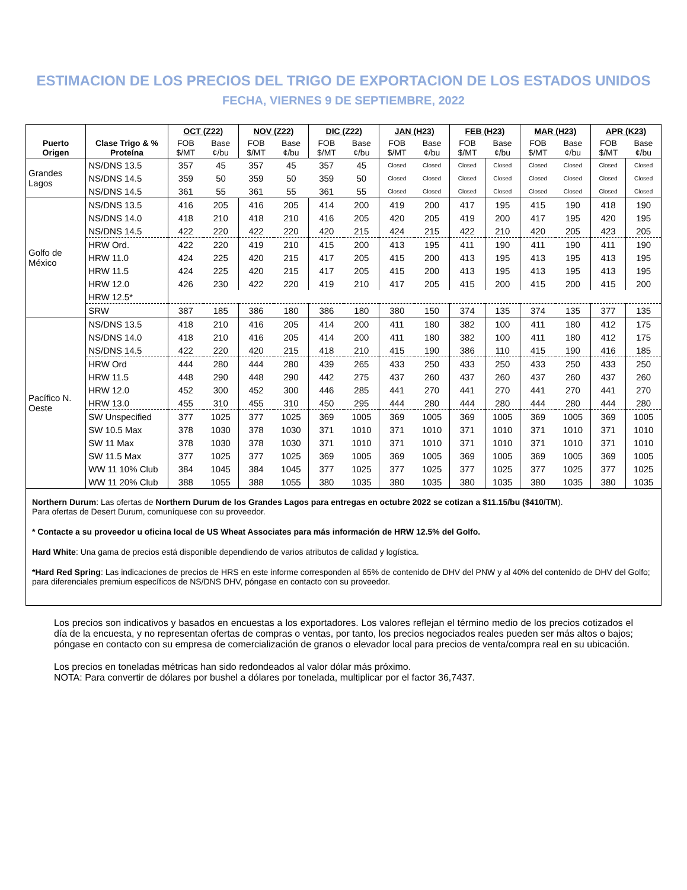ESTIMACION DE LOS PRECIOS DEL TRIGO DE EXPORTACION DE LOS ESTADOS UNIDOS
FECHA, VIERNES 9 DE SEPTIEMBRE, 2022
| Puerto Origen | Clase Trigo & % Proteína | OCT (Z22) | | NOV (Z22) | | DIC (Z22) | | JAN (H23) | | FEB (H23) | | MAR (H23) | | APR (K23) | |
| --- | --- | --- | --- | --- | --- | --- | --- | --- | --- | --- | --- | --- | --- | --- | --- |
| | | FOB $/MT | Base ¢/bu | FOB $/MT | Base ¢/bu | FOB $/MT | Base ¢/bu | FOB $/MT | Base ¢/bu | FOB $/MT | Base ¢/bu | FOB $/MT | Base ¢/bu | FOB $/MT | Base ¢/bu |
| Grandes Lagos | NS/DNS 13.5 | 357 | 45 | 357 | 45 | 357 | 45 | Closed | Closed | Closed | Closed | Closed | Closed | Closed | Closed |
| | NS/DNS 14.5 | 359 | 50 | 359 | 50 | 359 | 50 | Closed | Closed | Closed | Closed | Closed | Closed | Closed | Closed |
| | NS/DNS 14.5 | 361 | 55 | 361 | 55 | 361 | 55 | Closed | Closed | Closed | Closed | Closed | Closed | Closed | Closed |
| Golfo de México | NS/DNS 13.5 | 416 | 205 | 416 | 205 | 414 | 200 | 419 | 200 | 417 | 195 | 415 | 190 | 418 | 190 |
| | NS/DNS 14.0 | 418 | 210 | 418 | 210 | 416 | 205 | 420 | 205 | 419 | 200 | 417 | 195 | 420 | 195 |
| | NS/DNS 14.5 | 422 | 220 | 422 | 220 | 420 | 215 | 424 | 215 | 422 | 210 | 420 | 205 | 423 | 205 |
| | HRW Ord. | 422 | 220 | 419 | 210 | 415 | 200 | 413 | 195 | 411 | 190 | 411 | 190 | 411 | 190 |
| | HRW 11.0 | 424 | 225 | 420 | 215 | 417 | 205 | 415 | 200 | 413 | 195 | 413 | 195 | 413 | 195 |
| | HRW 11.5 | 424 | 225 | 420 | 215 | 417 | 205 | 415 | 200 | 413 | 195 | 413 | 195 | 413 | 195 |
| | HRW 12.0 | 426 | 230 | 422 | 220 | 419 | 210 | 417 | 205 | 415 | 200 | 415 | 200 | 415 | 200 |
| | HRW 12.5* | | | | | | | | | | | | | | |
| | SRW | 387 | 185 | 386 | 180 | 386 | 180 | 380 | 150 | 374 | 135 | 374 | 135 | 377 | 135 |
| Pacífico N. Oeste | NS/DNS 13.5 | 418 | 210 | 416 | 205 | 414 | 200 | 411 | 180 | 382 | 100 | 411 | 180 | 412 | 175 |
| | NS/DNS 14.0 | 418 | 210 | 416 | 205 | 414 | 200 | 411 | 180 | 382 | 100 | 411 | 180 | 412 | 175 |
| | NS/DNS 14.5 | 422 | 220 | 420 | 215 | 418 | 210 | 415 | 190 | 386 | 110 | 415 | 190 | 416 | 185 |
| | HRW Ord | 444 | 280 | 444 | 280 | 439 | 265 | 433 | 250 | 433 | 250 | 433 | 250 | 433 | 250 |
| | HRW 11.5 | 448 | 290 | 448 | 290 | 442 | 275 | 437 | 260 | 437 | 260 | 437 | 260 | 437 | 260 |
| | HRW 12.0 | 452 | 300 | 452 | 300 | 446 | 285 | 441 | 270 | 441 | 270 | 441 | 270 | 441 | 270 |
| | HRW 13.0 | 455 | 310 | 455 | 310 | 450 | 295 | 444 | 280 | 444 | 280 | 444 | 280 | 444 | 280 |
| | SW Unspecified | 377 | 1025 | 377 | 1025 | 369 | 1005 | 369 | 1005 | 369 | 1005 | 369 | 1005 | 369 | 1005 |
| | SW 10.5 Max | 378 | 1030 | 378 | 1030 | 371 | 1010 | 371 | 1010 | 371 | 1010 | 371 | 1010 | 371 | 1010 |
| | SW 11 Max | 378 | 1030 | 378 | 1030 | 371 | 1010 | 371 | 1010 | 371 | 1010 | 371 | 1010 | 371 | 1010 |
| | SW 11.5 Max | 377 | 1025 | 377 | 1025 | 369 | 1005 | 369 | 1005 | 369 | 1005 | 369 | 1005 | 369 | 1005 |
| | WW 11 10% Club | 384 | 1045 | 384 | 1045 | 377 | 1025 | 377 | 1025 | 377 | 1025 | 377 | 1025 | 377 | 1025 |
| | WW 11 20% Club | 388 | 1055 | 388 | 1055 | 380 | 1035 | 380 | 1035 | 380 | 1035 | 380 | 1035 | 380 | 1035 |
Northern Durum: Las ofertas de Northern Durum de los Grandes Lagos para entregas en octubre 2022 se cotizan a $11.15/bu ($410/TM).
Para ofertas de Desert Durum, comuníquese con su proveedor.
* Contacte a su proveedor u oficina local de US Wheat Associates para más información de HRW 12.5% del Golfo.
Hard White: Una gama de precios está disponible dependiendo de varios atributos de calidad y logística.
*Hard Red Spring: Las indicaciones de precios de HRS en este informe corresponden al 65% de contenido de DHV del PNW y al 40% del contenido de DHV del Golfo; para diferenciales premium específicos de NS/DNS DHV, póngase en contacto con su proveedor.
Los precios son indicativos y basados en encuestas a los exportadores. Los valores reflejan el término medio de los precios cotizados el día de la encuesta, y no representan ofertas de compras o ventas, por tanto, los precios negociados reales pueden ser más altos o bajos; póngase en contacto con su empresa de comercialización de granos o elevador local para precios de venta/compra real en su ubicación.
Los precios en toneladas métricas han sido redondeados al valor dólar más próximo.
NOTA: Para convertir de dólares por bushel a dólares por tonelada, multiplicar por el factor 36,7437.